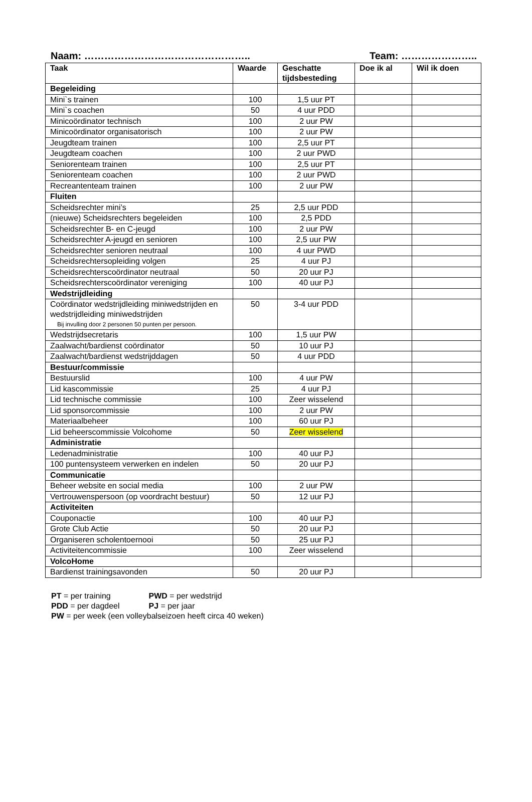Naam: ………………………………………….. Team: …………………..
| Taak | Waarde | Geschatte tijdsbesteding | Doe ik al | Wil ik doen |
| --- | --- | --- | --- | --- |
| Begeleiding | | | | |
| Mini`s trainen | 100 | 1,5 uur PT | | |
| Mini`s coachen | 50 | 4 uur PDD | | |
| Minicoördinator technisch | 100 | 2 uur PW | | |
| Minicoördinator organisatorisch | 100 | 2 uur PW | | |
| Jeugdteam trainen | 100 | 2,5 uur PT | | |
| Jeugdteam coachen | 100 | 2 uur PWD | | |
| Seniorenteam trainen | 100 | 2,5 uur PT | | |
| Seniorenteam coachen | 100 | 2 uur PWD | | |
| Recreantenteam trainen | 100 | 2 uur PW | | |
| Fluiten | | | | |
| Scheidsrechter mini’s | 25 | 2,5 uur PDD | | |
| (nieuwe) Scheidsrechters begeleiden | 100 | 2,5 PDD | | |
| Scheidsrechter B- en C-jeugd | 100 | 2 uur PW | | |
| Scheidsrechter A-jeugd en senioren | 100 | 2,5 uur PW | | |
| Scheidsrechter senioren neutraal | 100 | 4 uur PWD | | |
| Scheidsrechtersopleiding volgen | 25 | 4 uur PJ | | |
| Scheidsrechterscoördinator neutraal | 50 | 20 uur PJ | | |
| Scheidsrechterscoördinator vereniging | 100 | 40 uur PJ | | |
| Wedstrijdleiding | | | | |
| Coördinator wedstrijdleiding miniwedstrijden en wedstrijdleiding miniwedstrijden Bij invulling door 2 personen 50 punten per persoon. | 50 | 3-4 uur PDD | | |
| Wedstrijdsecretaris | 100 | 1,5 uur PW | | |
| Zaalwacht/bardienst coördinator | 50 | 10 uur PJ | | |
| Zaalwacht/bardienst wedstrijddagen | 50 | 4 uur PDD | | |
| Bestuur/commissie | | | | |
| Bestuurslid | 100 | 4 uur PW | | |
| Lid kascommissie | 25 | 4 uur PJ | | |
| Lid technische commissie | 100 | Zeer wisselend | | |
| Lid sponsorcommissie | 100 | 2 uur PW | | |
| Materiaalbeheer | 100 | 60 uur PJ | | |
| Lid beheerscommissie Volcohome | 50 | Zeer wisselend | | |
| Administratie | | | | |
| Ledenadministratie | 100 | 40 uur PJ | | |
| 100 puntensysteem verwerken en indelen | 50 | 20 uur PJ | | |
| Communicatie | | | | |
| Beheer website en social media | 100 | 2 uur PW | | |
| Vertrouwenspersoon (op voordracht bestuur) | 50 | 12 uur PJ | | |
| Activiteiten | | | | |
| Couponactie | 100 | 40 uur PJ | | |
| Grote Club Actie | 50 | 20 uur PJ | | |
| Organiseren scholentoernooi | 50 | 25 uur PJ | | |
| Activiteitencommissie | 100 | Zeer wisselend | | |
| VolcoHome | | | | |
| Bardienst trainingsavonden | 50 | 20 uur PJ | | |
PT = per training PWD = per wedstrijd
PDD = per dagdeel PJ = per jaar
PW = per week (een volleybalseizoen heeft circa 40 weken)